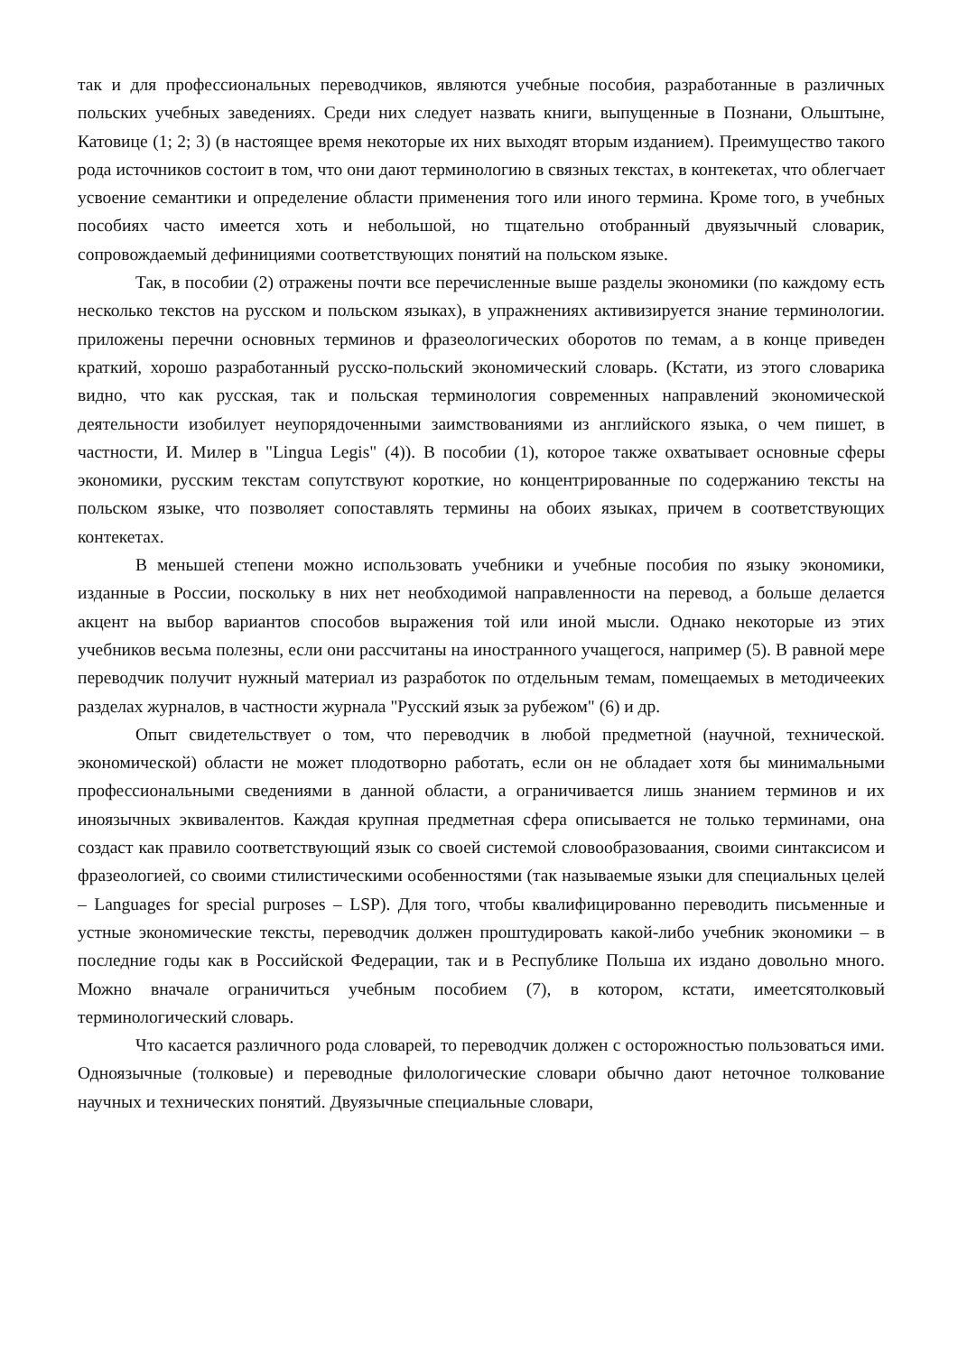так и для профессиональных переводчиков, являются учебные пособия, разработанные в различных польских учебных заведениях. Среди них следует назвать книги, выпущенные в Познани, Ольштыне, Катовице (1; 2; 3) (в настоящее время некоторые их них выходят вторым изданием). Преимущество такого рода источников состоит в том, что они дают терминологию в связных текстах, в контекетах, что облегчает усвоение семантики и определение области применения того или иного термина. Кроме того, в учебных пособиях часто имеется хоть и небольшой, но тщательно отобранный двуязычный словарик, сопровождаемый дефинициями соответствующих понятий на польском языке.
Так, в пособии (2) отражены почти все перечисленные выше разделы экономики (по каждому есть несколько текстов на русском и польском языках), в упражнениях активизируется знание терминологии. приложены перечни основных терминов и фразеологических оборотов по темам, а в конце приведен краткий, хорошо разработанный русско-польский экономический словарь. (Кстати, из этого словарика видно, что как русская, так и польская терминология современных направлений экономической деятельности изобилует неупорядоченными заимствованиями из английского языка, о чем пишет, в частности, И. Милер в "Lingua Legis" (4)). В пособии (1), которое также охватывает основные сферы экономики, русским текстам сопутствуют короткие, но концентрированные по содержанию тексты на польском языке, что позволяет сопоставлять термины на обоих языках, причем в соответствующих контекетах.
В меньшей степени можно использовать учебники и учебные пособия по языку экономики, изданные в России, поскольку в них нет необходимой направленности на перевод, а больше делается акцент на выбор вариантов способов выражения той или иной мысли. Однако некоторые из этих учебников весьма полезны, если они рассчитаны на иностранного учащегося, например (5). В равной мере переводчик получит нужный материал из разработок по отдельным темам, помещаемых в методичееких разделах журналов, в частности журнала "Русский язык за рубежом" (6) и др.
Опыт свидетельствует о том, что переводчик в любой предметной (научной, технической. экономической) области не может плодотворно работать, если он не обладает хотя бы минимальными профессиональными сведениями в данной области, а ограничивается лишь знанием терминов и их иноязычных эквивалентов. Каждая крупная предметная сфера описывается не только терминами, она создаст как правило соответствующий язык со своей системой словообразоваания, своими синтаксисом и фразеологией, со своими стилистическими особенностями (так называемые языки для специальных целей – Languages for special purposes – LSP). Для того, чтобы квалифицированно переводить письменные и устные экономические тексты, переводчик должен проштудировать какой-либо учебник экономики – в последние годы как в Российской Федерации, так и в Республике Польша их издано довольно много. Можно вначале ограничиться учебным пособием (7), в котором, кстати, имеетсятолковый терминологический словарь.
Что касается различного рода словарей, то переводчик должен с осторожностью пользоваться ими. Одноязычные (толковые) и переводные филологические словари обычно дают неточное толкование научных и технических понятий. Двуязычные специальные словари,